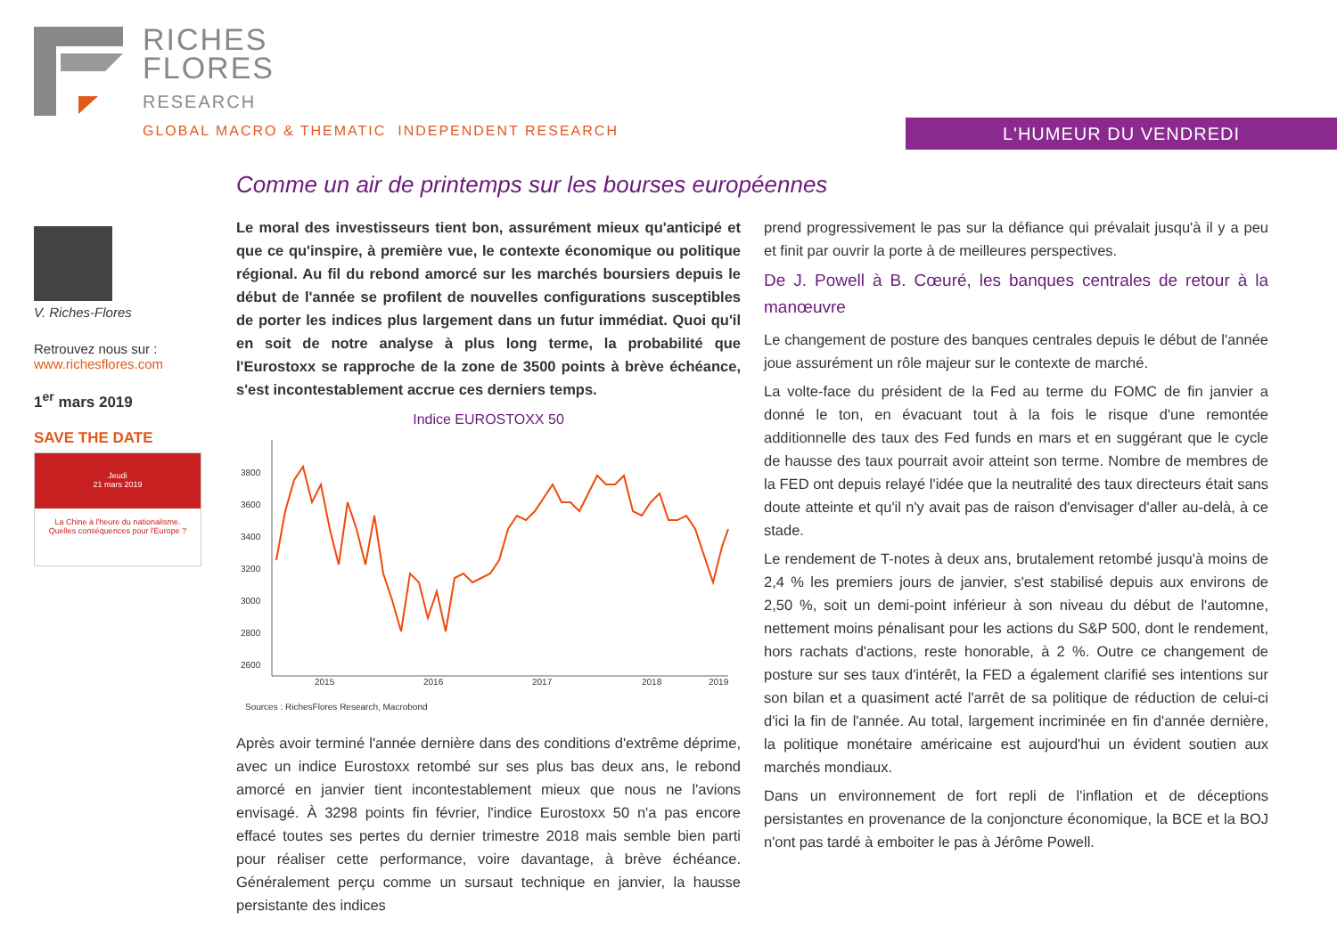RICHES
FLORES
RESEARCH
GLOBAL MACRO & THEMATIC INDEPENDENT RESEARCH
L'HUMEUR DU VENDREDI
Comme un air de printemps sur les bourses européennes
V. Riches-Flores
Retrouvez nous sur :
www.richesflores.com
1<sup>er</sup> mars 2019
SAVE THE DATE
Jeudi
21 mars 2019
La Chine à l'heure du nationalisme.
Quelles conséquences pour l'Europe ?
Le moral des investisseurs tient bon, assurément mieux qu'anticipé et que ce qu'inspire, à première vue, le contexte économique ou politique régional. Au fil du rebond amorcé sur les marchés boursiers depuis le début de l'année se profilent de nouvelles configurations susceptibles de porter les indices plus largement dans un futur immédiat. Quoi qu'il en soit de notre analyse à plus long terme, la probabilité que l'Eurostoxx se rapproche de la zone de 3500 points à brève échéance, s'est incontestablement accrue ces derniers temps.
Indice EUROSTOXX 50
3800
3600
3400
3200
3000
2800
2600
2015
2016
2017
2018
2019
Sources : RichesFlores Research, Macrobond
Après avoir terminé l'année dernière dans des conditions d'extrême déprime, avec un indice Eurostoxx retombé sur ses plus bas deux ans, le rebond amorcé en janvier tient incontestablement mieux que nous ne l'avions envisagé. À 3298 points fin février, l'indice Eurostoxx 50 n'a pas encore effacé toutes ses pertes du dernier trimestre 2018 mais semble bien parti pour réaliser cette performance, voire davantage, à brève échéance. Généralement perçu comme un sursaut technique en janvier, la hausse persistante des indices
prend progressivement le pas sur la défiance qui prévalait jusqu'à il y a peu et finit par ouvrir la porte à de meilleures perspectives.
De J. Powell à B. Cœuré, les banques centrales de retour à la manœuvre
Le changement de posture des banques centrales depuis le début de l'année joue assurément un rôle majeur sur le contexte de marché.
La volte-face du président de la Fed au terme du FOMC de fin janvier a donné le ton, en évacuant tout à la fois le risque d'une remontée additionnelle des taux des Fed funds en mars et en suggérant que le cycle de hausse des taux pourrait avoir atteint son terme. Nombre de membres de la FED ont depuis relayé l'idée que la neutralité des taux directeurs était sans doute atteinte et qu'il n'y avait pas de raison d'envisager d'aller au-delà, à ce stade.
Le rendement de T-notes à deux ans, brutalement retombé jusqu'à moins de 2,4 % les premiers jours de janvier, s'est stabilisé depuis aux environs de 2,50 %, soit un demi-point inférieur à son niveau du début de l'automne, nettement moins pénalisant pour les actions du S&P 500, dont le rendement, hors rachats d'actions, reste honorable, à 2 %. Outre ce changement de posture sur ses taux d'intérêt, la FED a également clarifié ses intentions sur son bilan et a quasiment acté l'arrêt de sa politique de réduction de celui-ci d'ici la fin de l'année. Au total, largement incriminée en fin d'année dernière, la politique monétaire américaine est aujourd'hui un évident soutien aux marchés mondiaux.
Dans un environnement de fort repli de l'inflation et de déceptions persistantes en provenance de la conjoncture économique, la BCE et la BOJ n'ont pas tardé à emboiter le pas à Jérôme Powell.